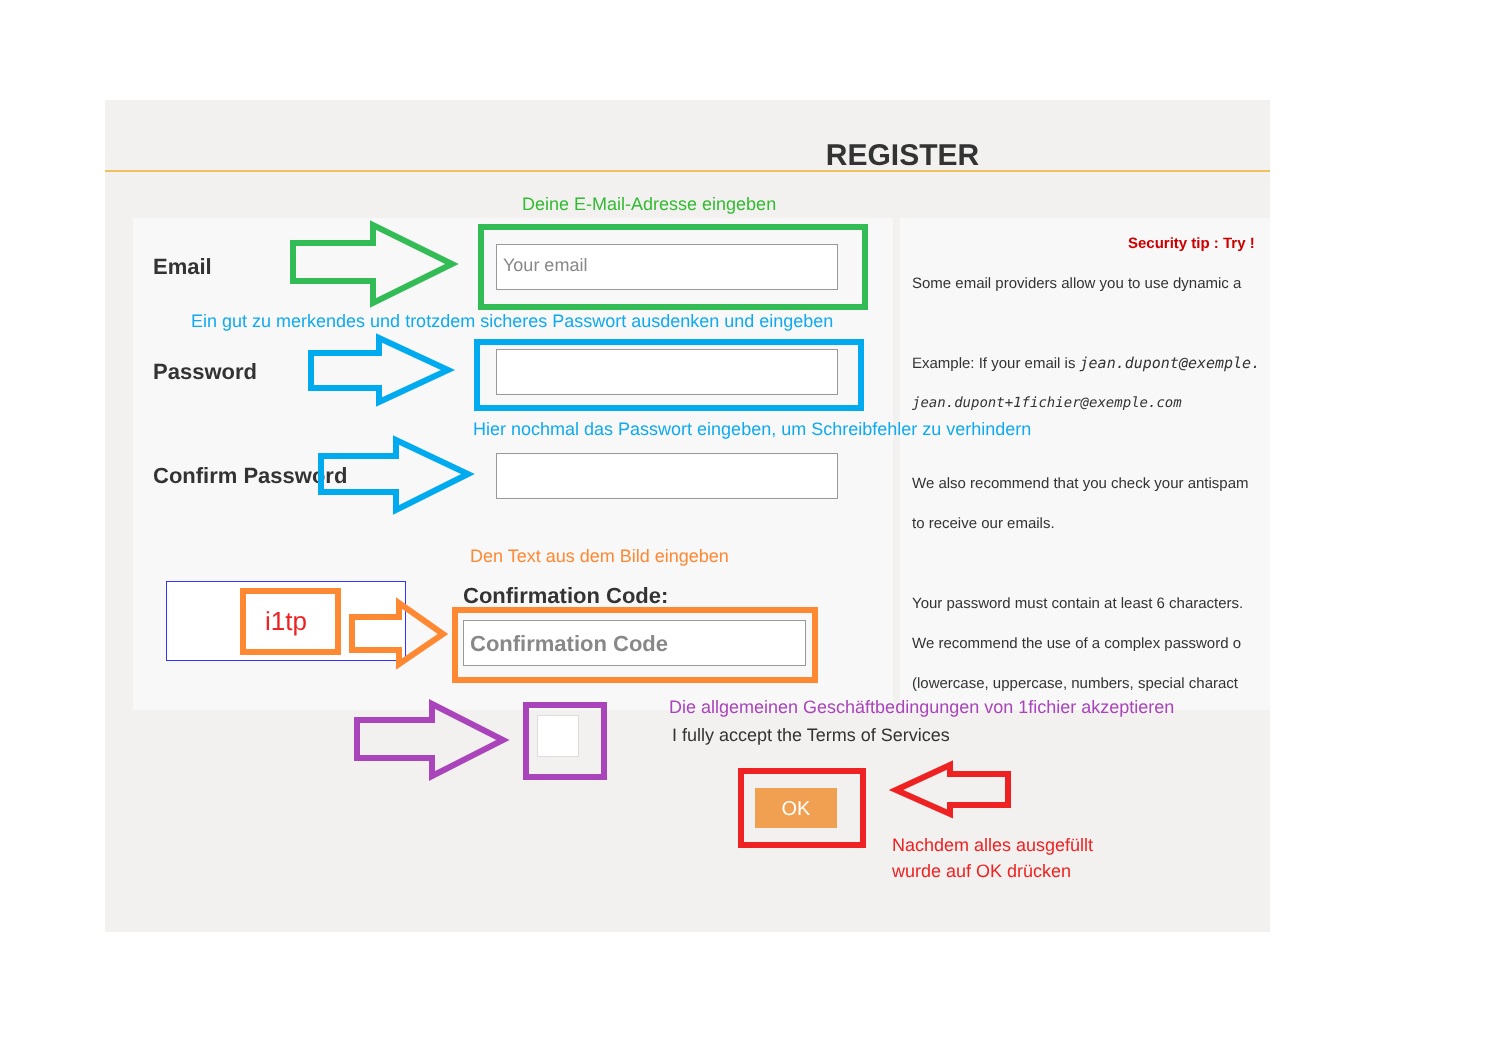REGISTER
Security tip : Try !
Some email providers allow you to use dynamic a
Example: If your email is jean.dupont@exemple.
jean.dupont+1fichier@exemple.com
We also recommend that you check your antispam
to receive our emails.
Your password must contain at least 6 characters.
We recommend the use of a complex password o
(lowercase, uppercase, numbers, special charact
Deine E-Mail-Adresse eingeben
Email Your email
Ein gut zu merkendes und trotzdem sicheres Passwort ausdenken und eingeben
Password
Hier nochmal das Passwort eingeben, um Schreibfehler zu verhindern
Confirm Password
Den Text aus dem Bild eingeben
i1tp Confirmation Code:
Confirmation Code
Die allgemeinen Geschäftbedingungen von 1fichier akzeptieren
I fully accept the Terms of Services
OK
Nachdem alles ausgefüllt
wurde auf OK drücken